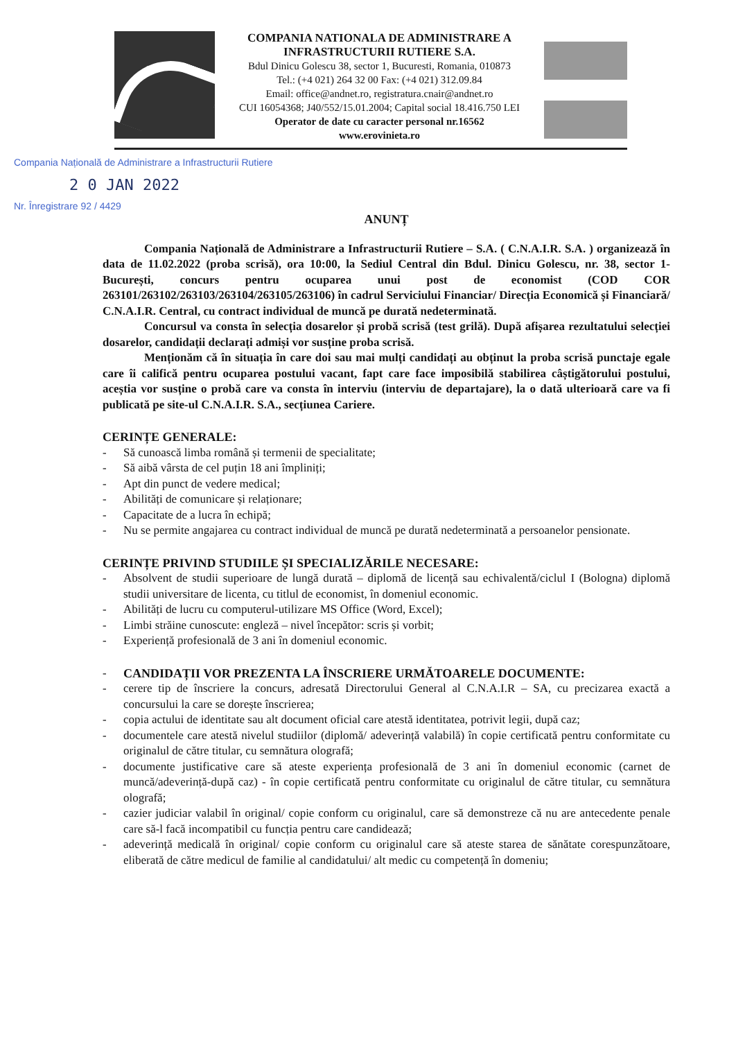COMPANIA NATIONALA DE ADMINISTRARE A
INFRASTRUCTURII RUTIERE S.A.
Bdul Dinicu Golescu 38, sector 1, Bucuresti, Romania, 010873
Tel.: (+4 021) 264 32 00 Fax: (+4 021) 312.09.84
Email: office@andnet.ro, registratura.cnair@andnet.ro
CUI 16054368; J40/552/15.01.2004; Capital social 18.416.750 LEI
Operator de date cu caracter personal nr.16562
www.erovinieta.ro
Compania Națională de Administrare a Infrastructurii Rutiere
2 0 JAN 2022
Nr. Înregistrare 92 / 4429
ANUNȚ
Compania Națională de Administrare a Infrastructurii Rutiere – S.A. ( C.N.A.I.R. S.A. ) organizează în data de 11.02.2022 (proba scrisă), ora 10:00, la Sediul Central din Bdul. Dinicu Golescu, nr. 38, sector 1-București, concurs pentru ocuparea unui post de economist (COD COR 263101/263102/263103/263104/263105/263106) în cadrul Serviciului Financiar/ Direcția Economică și Financiară/ C.N.A.I.R. Central, cu contract individual de muncă pe durată nedeterminată.
Concursul va consta în selecția dosarelor și probă scrisă (test grilă). După afișarea rezultatului selecției dosarelor, candidații declarați admiși vor susține proba scrisă.
Menționăm că în situația în care doi sau mai mulți candidați au obținut la proba scrisă punctaje egale care îi califică pentru ocuparea postului vacant, fapt care face imposibilă stabilirea câștigătorului postului, aceștia vor susține o probă care va consta în interviu (interviu de departajare), la o dată ulterioară care va fi publicată pe site-ul C.N.A.I.R. S.A., secțiunea Cariere.
CERINȚE GENERALE:
- Să cunoască limba română și termenii de specialitate;
- Să aibă vârsta de cel puțin 18 ani împliniți;
- Apt din punct de vedere medical;
- Abilități de comunicare și relaționare;
- Capacitate de a lucra în echipă;
- Nu se permite angajarea cu contract individual de muncă pe durată nedeterminată a persoanelor pensionate.
CERINȚE PRIVIND STUDIILE ȘI SPECIALIZĂRILE NECESARE:
- Absolvent de studii superioare de lungă durată – diplomă de licență sau echivalentă/ciclul I (Bologna) diplomă studii universitare de licenta, cu titlul de economist, în domeniul economic.
- Abilități de lucru cu computerul-utilizare MS Office (Word, Excel);
- Limbi străine cunoscute: engleză – nivel începător: scris și vorbit;
- Experiență profesională de 3 ani în domeniul economic.
- CANDIDAȚII VOR PREZENTA LA ÎNSCRIERE URMĂTOARELE DOCUMENTE:
- cerere tip de înscriere la concurs, adresată Directorului General al C.N.A.I.R – SA, cu precizarea exactă a concursului la care se dorește înscrierea;
- copia actului de identitate sau alt document oficial care atestă identitatea, potrivit legii, după caz;
- documentele care atestă nivelul studiilor (diplomă/ adeverință valabilă) în copie certificată pentru conformitate cu originalul de către titular, cu semnătura olografă;
- documente justificative care să ateste experiența profesională de 3 ani în domeniul economic (carnet de muncă/adeverință-după caz) - în copie certificată pentru conformitate cu originalul de către titular, cu semnătura olografă;
- cazier judiciar valabil în original/ copie conform cu originalul, care să demonstreze că nu are antecedente penale care să-l facă incompatibil cu funcția pentru care candidează;
- adeverință medicală în original/ copie conform cu originalul care să ateste starea de sănătate corespunzătoare, eliberată de către medicul de familie al candidatului/ alt medic cu competență în domeniu;